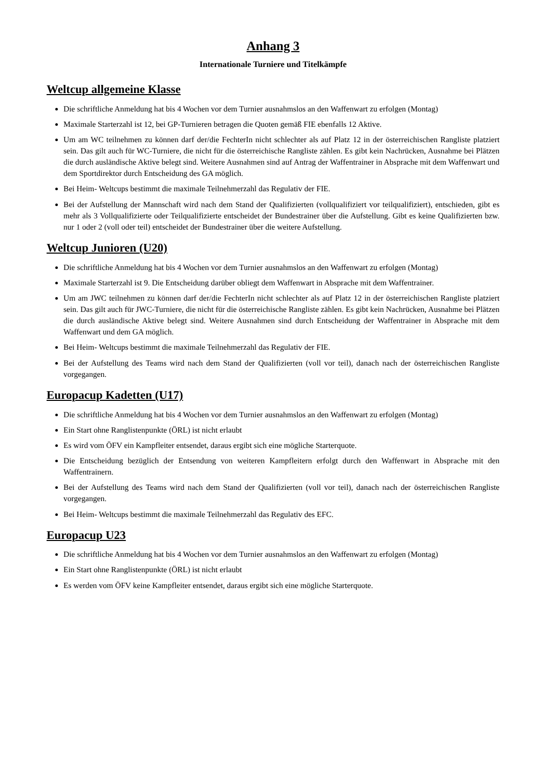Anhang 3
Internationale Turniere und Titelkämpfe
Weltcup allgemeine Klasse
Die schriftliche Anmeldung hat bis 4 Wochen vor dem Turnier ausnahmslos an den Waffenwart zu erfolgen (Montag)
Maximale Starterzahl ist 12, bei GP-Turnieren betragen die Quoten gemäß FIE ebenfalls 12 Aktive.
Um am WC teilnehmen zu können darf der/die FechterIn nicht schlechter als auf Platz 12 in der österreichischen Rangliste platziert sein. Das gilt auch für WC-Turniere, die nicht für die österreichische Rangliste zählen. Es gibt kein Nachrücken, Ausnahme bei Plätzen die durch ausländische Aktive belegt sind. Weitere Ausnahmen sind auf Antrag der Waffentrainer in Absprache mit dem Waffenwart und dem Sportdirektor durch Entscheidung des GA möglich.
Bei Heim- Weltcups bestimmt die maximale Teilnehmerzahl das Regulativ der FIE.
Bei der Aufstellung der Mannschaft wird nach dem Stand der Qualifizierten (vollqualifiziert vor teilqualifiziert), entschieden, gibt es mehr als 3 Vollqualifizierte oder Teilqualifizierte entscheidet der Bundestrainer über die Aufstellung. Gibt es keine Qualifizierten bzw. nur 1 oder 2 (voll oder teil) entscheidet der Bundestrainer über die weitere Aufstellung.
Weltcup Junioren (U20)
Die schriftliche Anmeldung hat bis 4 Wochen vor dem Turnier ausnahmslos an den Waffenwart zu erfolgen (Montag)
Maximale Starterzahl ist 9. Die Entscheidung darüber obliegt dem Waffenwart in Absprache mit dem Waffentrainer.
Um am JWC teilnehmen zu können darf der/die FechterIn nicht schlechter als auf Platz 12 in der österreichischen Rangliste platziert sein. Das gilt auch für JWC-Turniere, die nicht für die österreichische Rangliste zählen. Es gibt kein Nachrücken, Ausnahme bei Plätzen die durch ausländische Aktive belegt sind. Weitere Ausnahmen sind durch Entscheidung der Waffentrainer in Absprache mit dem Waffenwart und dem GA möglich.
Bei Heim- Weltcups bestimmt die maximale Teilnehmerzahl das Regulativ der FIE.
Bei der Aufstellung des Teams wird nach dem Stand der Qualifizierten (voll vor teil), danach nach der österreichischen Rangliste vorgegangen.
Europacup Kadetten (U17)
Die schriftliche Anmeldung hat bis 4 Wochen vor dem Turnier ausnahmslos an den Waffenwart zu erfolgen (Montag)
Ein Start ohne Ranglistenpunkte (ÖRL) ist nicht erlaubt
Es wird vom ÖFV ein Kampfleiter entsendet, daraus ergibt sich eine mögliche Starterquote.
Die Entscheidung bezüglich der Entsendung von weiteren Kampfleitern erfolgt durch den Waffenwart in Absprache mit den Waffentrainern.
Bei der Aufstellung des Teams wird nach dem Stand der Qualifizierten (voll vor teil), danach nach der österreichischen Rangliste vorgegangen.
Bei Heim- Weltcups bestimmt die maximale Teilnehmerzahl das Regulativ des EFC.
Europacup U23
Die schriftliche Anmeldung hat bis 4 Wochen vor dem Turnier ausnahmslos an den Waffenwart zu erfolgen (Montag)
Ein Start ohne Ranglistenpunkte (ÖRL) ist nicht erlaubt
Es werden vom ÖFV keine Kampfleiter entsendet, daraus ergibt sich eine mögliche Starterquote.